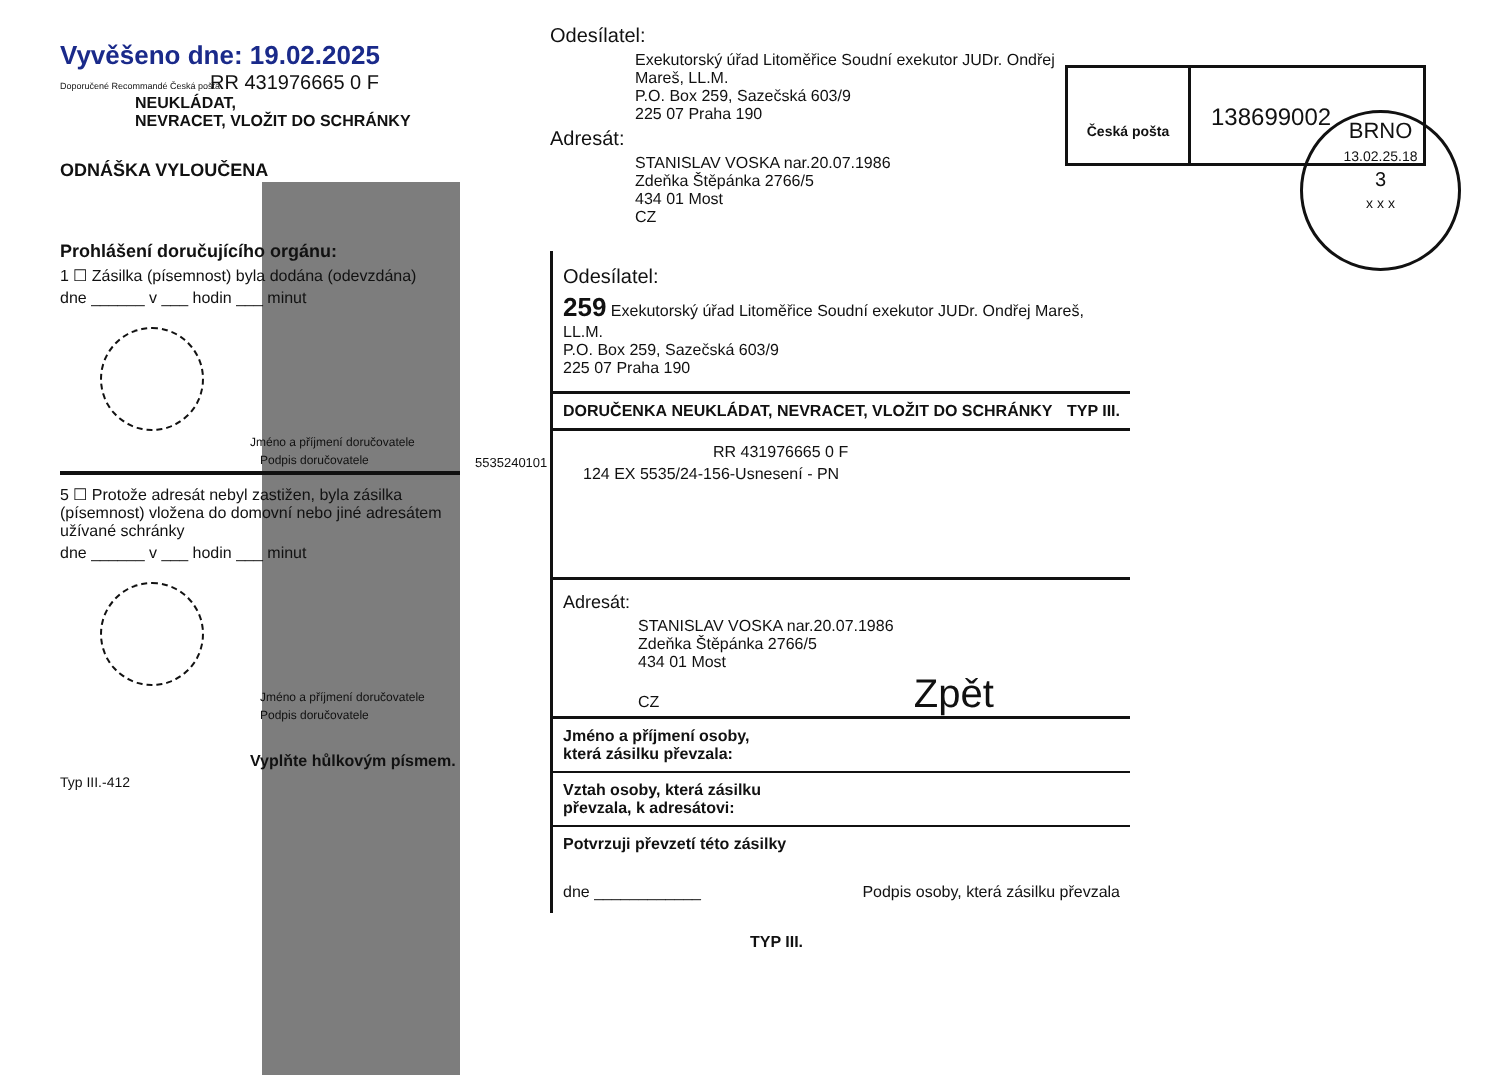Vyvěšeno dne: 19.02.2025
Doporučené Recommandé Česká pošta
RR 431976665 0 F
NEUKLÁDAT,
NEVRACET, VLOŽIT DO SCHRÁNKY
ODNÁŠKA VYLOUČENA
Prohlášení doručujícího orgánu:
1 ☐ Zásilka (písemnost) byla dodána (odevzdána)
dne ______ v ___ hodin ___ minut
Jméno a příjmení doručovatele
Podpis doručovatele
5 ☐ Protože adresát nebyl zastižen, byla zásilka (písemnost) vložena do domovní nebo jiné adresátem užívané schránky
dne ______ v ___ hodin ___ minut
Jméno a příjmení doručovatele
Podpis doručovatele
Vyplňte hůlkovým písmem.
Typ III.-412
Odesílatel:
Exekutorský úřad Litoměřice Soudní exekutor JUDr. Ondřej
Mareš, LL.M.
P.O. Box 259, Sazečská 603/9
225 07 Praha 190
Adresát:
STANISLAV VOSKA nar.20.07.1986
Zdeňka Štěpánka 2766/5
434 01 Most
CZ
Odesílatel:
259 Exekutorský úřad Litoměřice Soudní exekutor JUDr. Ondřej Mareš, LL.M.
P.O. Box 259, Sazečská 603/9
225 07 Praha 190
DORUČENKA NEUKLÁDAT, NEVRACET, VLOŽIT DO SCHRÁNKY TYP III.
RR 431976665 0 F
124 EX 5535/24-156-Usnesení - PN
Adresát:
STANISLAV VOSKA nar.20.07.1986
Zdeňka Štěpánka 2766/5
434 01 Most
CZ Zpět
Jméno a příjmení osoby,
která zásilku převzala:
Vztah osoby, která zásilku
převzala, k adresátovi:
Potvrzuji převzetí této zásilky
dne ____________ Podpis osoby, která zásilku převzala
TYP III.
5535240101
Česká pošta
138699002
BRNO
13.02.25.18
3
x x x